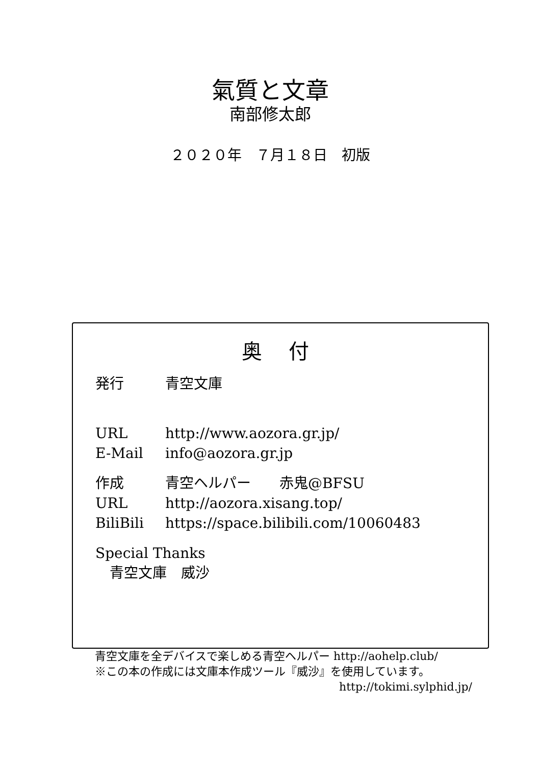氣質と文章
南部修太郎
２０２０年　７月１８日　初版
奥 付
発行 青空文庫
URL http://www.aozora.gr.jp/
E-Mail info@aozora.gr.jp
作成 青空ヘルパー　　赤鬼@BFSU
URL http://aozora.xisang.top/
BiliBili https://space.bilibili.com/10060483
Special Thanks
　青空文庫　威沙
青空文庫を全デバイスで楽しめる青空ヘルパー http://aohelp.club/
※この本の作成には文庫本作成ツール『威沙』を使用しています。
http://tokimi.sylphid.jp/